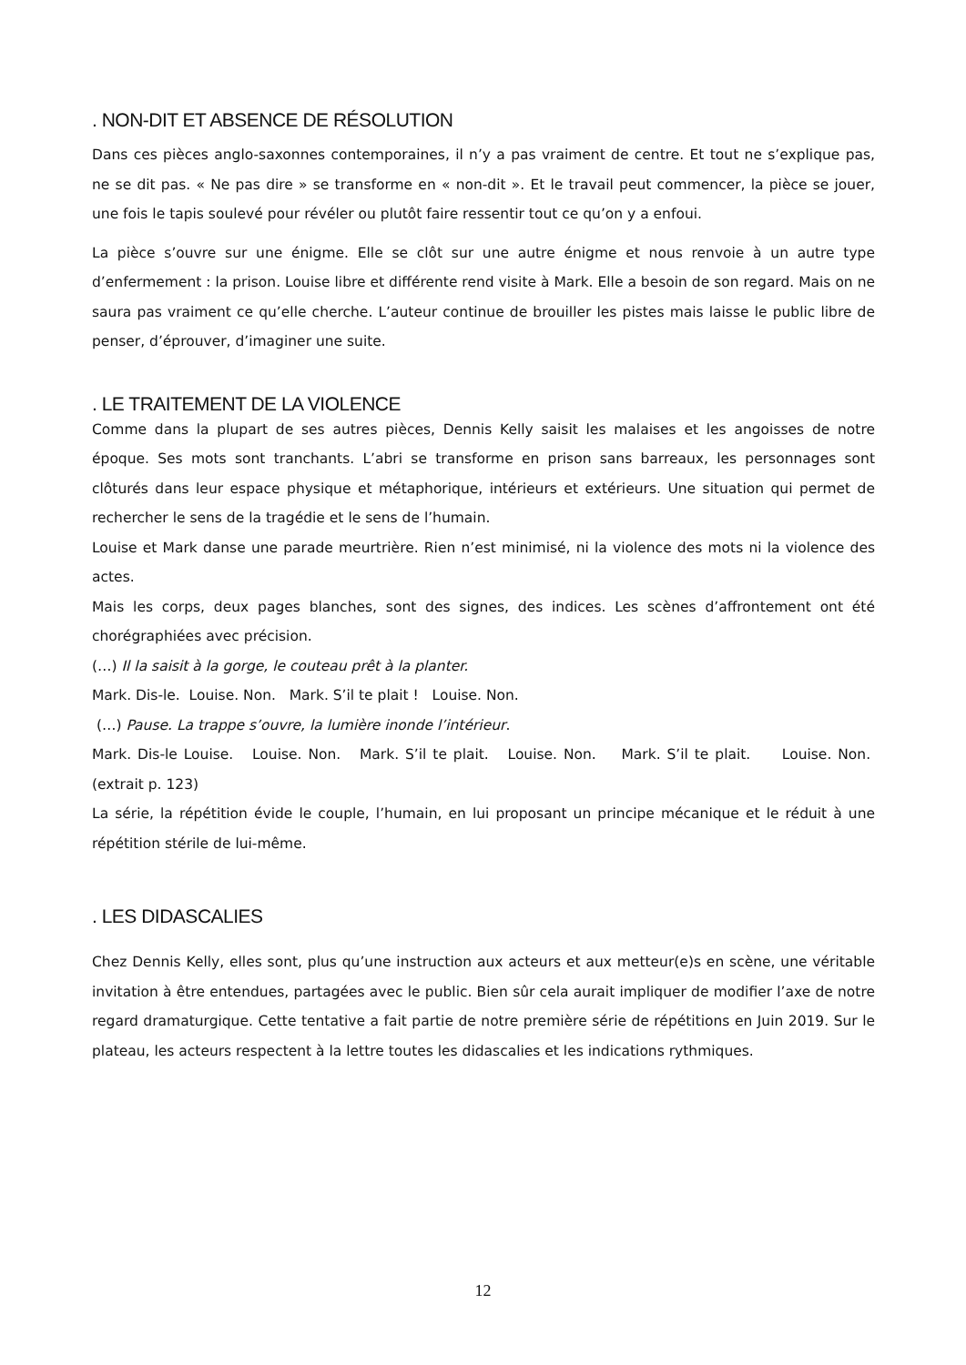. NON-DIT ET ABSENCE DE RÉSOLUTION
Dans ces pièces anglo-saxonnes contemporaines, il n’y a pas vraiment de centre. Et tout ne s’explique pas, ne se dit pas. « Ne pas dire » se transforme en « non-dit ». Et le travail peut commencer, la pièce se jouer, une fois le tapis soulevé pour révéler ou plutôt faire ressentir tout ce qu’on y a enfoui.
La pièce s’ouvre sur une énigme. Elle se clôt sur une autre énigme et nous renvoie à un autre type d’enfermement : la prison. Louise libre et différente rend visite à Mark. Elle a besoin de son regard. Mais on ne saura pas vraiment ce qu’elle cherche. L’auteur continue de brouiller les pistes mais laisse le public libre de penser, d’éprouver, d’imaginer une suite.
. LE TRAITEMENT DE LA VIOLENCE
Comme dans la plupart de ses autres pièces, Dennis Kelly saisit les malaises et les angoisses de notre époque. Ses mots sont tranchants. L’abri se transforme en prison sans barreaux, les personnages sont clôturés dans leur espace physique et métaphorique, intérieurs et extérieurs. Une situation qui permet de rechercher le sens de la tragédie et le sens de l’humain.
Louise et Mark danse une parade meurtrière. Rien n’est minimisé, ni la violence des mots ni la violence des actes.
Mais les corps, deux pages blanches, sont des signes, des indices. Les scènes d’affrontement ont été chorégraphiées avec précision.
(…) Il la saisit à la gorge, le couteau prêt à la planter.
Mark. Dis-le. Louise. Non. Mark. S’il te plait ! Louise. Non.
(…) Pause. La trappe s’ouvre, la lumière inonde l’intérieur.
Mark. Dis-le Louise. Louise. Non. Mark. S’il te plait. Louise. Non. Mark. S’il te plait. Louise. Non. (extrait p. 123)
La série, la répétition évide le couple, l’humain, en lui proposant un principe mécanique et le réduit à une répétition stérile de lui-même.
. LES DIDASCALIES
Chez Dennis Kelly, elles sont, plus qu’une instruction aux acteurs et aux metteur(e)s en scène, une véritable invitation à être entendues, partagées avec le public. Bien sûr cela aurait impliquer de modifier l’axe de notre regard dramaturgique. Cette tentative a fait partie de notre première série de répétitions en Juin 2019. Sur le plateau, les acteurs respectent à la lettre toutes les didascalies et les indications rythmiques.
12